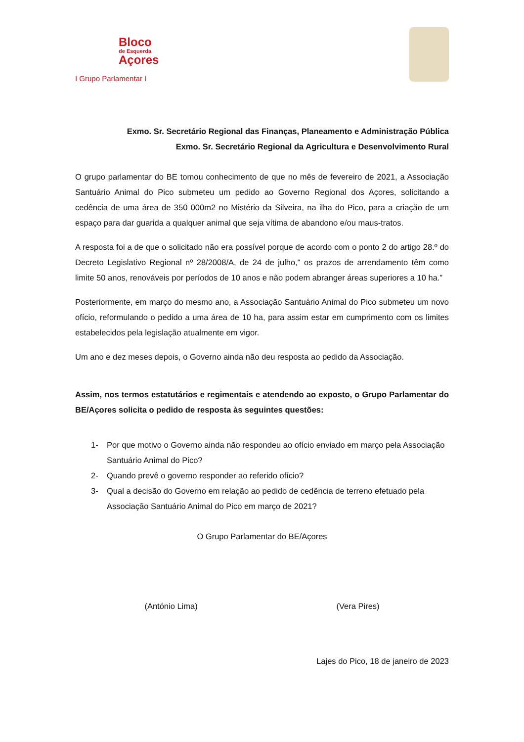Bloco
de Esquerda
Açores
I Grupo Parlamentar I
Exmo. Sr. Secretário Regional das Finanças, Planeamento e Administração Pública
Exmo. Sr. Secretário Regional da Agricultura e Desenvolvimento Rural
O grupo parlamentar do BE tomou conhecimento de que no mês de fevereiro de 2021, a Associação Santuário Animal do Pico submeteu um pedido ao Governo Regional dos Açores, solicitando a cedência de uma área de 350 000m2 no Mistério da Silveira, na ilha do Pico, para a criação de um espaço para dar guarida a qualquer animal que seja vítima de abandono e/ou maus-tratos.
A resposta foi a de que o solicitado não era possível porque de acordo com o ponto 2 do artigo 28.º do Decreto Legislativo Regional nº 28/2008/A, de 24 de julho," os prazos de arrendamento têm como limite 50 anos, renováveis por períodos de 10 anos e não podem abranger áreas superiores a 10 ha.”
Posteriormente, em março do mesmo ano, a Associação Santuário Animal do Pico submeteu um novo ofício, reformulando o pedido a uma área de 10 ha, para assim estar em cumprimento com os limites estabelecidos pela legislação atualmente em vigor.
Um ano e dez meses depois, o Governo ainda não deu resposta ao pedido da Associação.
Assim, nos termos estatutários e regimentais e atendendo ao exposto, o Grupo Parlamentar do BE/Açores solicita o pedido de resposta às seguintes questões:
1- Por que motivo o Governo ainda não respondeu ao ofício enviado em março pela Associação Santuário Animal do Pico?
2- Quando prevê o governo responder ao referido ofício?
3- Qual a decisão do Governo em relação ao pedido de cedência de terreno efetuado pela Associação Santuário Animal do Pico em março de 2021?
O Grupo Parlamentar do BE/Açores
(António Lima) (Vera Pires)
Lajes do Pico, 18 de janeiro de 2023